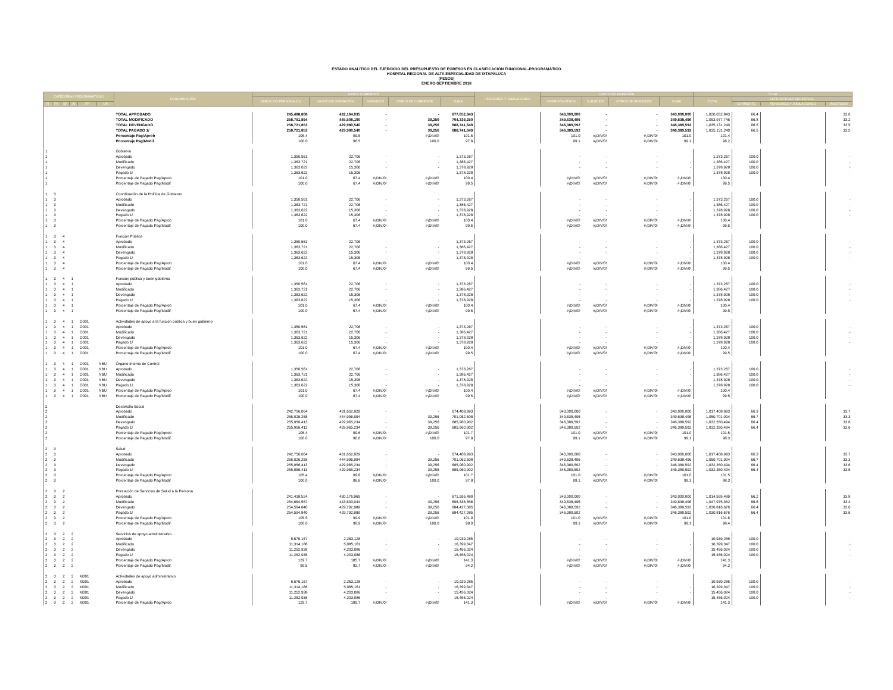ESTADO ANALÍTICO DEL EJERCICIO DEL PRESUPUESTO DE EGRESOS EN CLASIFICACIÓN FUNCIONAL-PROGRAMÁTICO
HOSPITAL REGIONAL DE ALTA ESPECIALIDAD DE IXTAPALUCA
(PESOS)
ENERO-SEPTIEMBRE 2018
| CATEGORÍAS PROGRAMÁTICAS | | | | | | DENOMINACIÓN | GASTO CORRIENTE | | | | | PENSIONES Y JUBILACIONES | GASTO DE INVERSIÓN | | | | TOTAL | | | |
| --- | --- | --- | --- | --- | --- | --- | --- | --- | --- | --- | --- | --- | --- | --- | --- | --- | --- | --- | --- | --- |
| | | | | | | | SERVICIOS PERSONALES | GASTO DE OPERACIÓN | SUBSIDIOS | OTROS DE CORRIENTE | SUMA | | INVERSIÓN FÍSICA | SUBSIDIOS | OTROS DE INVERSIÓN | SUMA | TOTAL | ESTRUCTURA PORCENTUAL | | |
| FI | FN | SF | AI | PP | UR | | | | | | | | | | | | | CORRIENTE | PENSIONES Y JUBILACIONES | INVERSIÓN |
| | | | | | | TOTAL APROBADO | 245,488,808 | 432,164,035 | - | - | 677,652,843 | | 343,000,000 | - | - | 343,000,000 | 1,020,652,843 | 66.4 | | 33.6 |
| | | | | | | TOTAL MODIFICADO | 258,791,894 | 445,508,100 | - | 39,256 | 704,339,250 | | 349,638,496 | - | - | 349,638,496 | 1,053,977,746 | 66.8 | | 33.2 |
| | | | | | | TOTAL DEVENGADO | 258,721,853 | 429,980,540 | - | 39,256 | 688,741,649 | | 346,389,592 | - | - | 346,389,592 | 1,035,131,240 | 66.5 | | 33.5 |
| | | | | | | TOTAL PAGADO 1/ | 258,721,853 | 429,980,540 | - | 39,256 | 688,741,649 | | 346,389,592 | - | - | 346,389,592 | 1,035,131,240 | 66.5 | | 33.5 |
| | | | | | | Porcentaje Pag/Aprob | 105.4 | 99.5 | | #¡DIV/0! | 101.6 | | 101.0 | #¡DIV/0! | #¡DIV/0! | 101.0 | 101.4 | | | |
| | | | | | | Porcentaje Pag/Modif | 100.0 | 96.5 | | 100.0 | 97.8 | | 99.1 | #¡DIV/0! | #¡DIV/0! | 99.1 | 98.2 | | | |
| 1 | | | | | | Gobierno | | | | | | | | | | | | | | |
| 1 | | | | | | Aprobado | 1,350,561 | 22,706 | - | - | 1,373,267 | | - | - | - | - | 1,373,267 | 100.0 | | - |
| 1 | | | | | | Modificado | 1,363,721 | 22,706 | - | - | 1,386,427 | | - | - | - | - | 1,386,427 | 100.0 | | - |
| 1 | | | | | | Devengado | 1,363,622 | 15,306 | - | - | 1,378,928 | | - | - | - | - | 1,378,928 | 100.0 | | - |
| 1 | | | | | | Pagado 1/ | 1,363,622 | 15,306 | - | - | 1,378,928 | | - | - | - | - | 1,378,928 | 100.0 | | - |
| 1 | | | | | | Porcentaje de Pagado Pag/Aprob | 101.0 | 67.4 | #¡DIV/0! | #¡DIV/0! | 100.4 | | #¡DIV/0! | #¡DIV/0! | #¡DIV/0! | #¡DIV/0! | 100.4 | | | |
| 1 | | | | | | Porcentaje de Pagado Pag/Modif | 100.0 | 67.4 | #¡DIV/0! | #¡DIV/0! | 99.5 | | #¡DIV/0! | #¡DIV/0! | #¡DIV/0! | #¡DIV/0! | 99.5 | | | |
| 1 | 3 | | | | | Coordinación de la Política de Gobierno | | | | | | | | | | | | | | |
| 1 | 3 | | | | | Aprobado | 1,350,561 | 22,706 | - | - | 1,373,267 | | - | - | - | - | 1,373,267 | 100.0 | | - |
| 1 | 3 | | | | | Modificado | 1,363,721 | 22,706 | - | - | 1,386,427 | | - | - | - | - | 1,386,427 | 100.0 | | - |
| 1 | 3 | | | | | Devengado | 1,363,622 | 15,306 | - | - | 1,378,928 | | - | - | - | - | 1,378,928 | 100.0 | | - |
| 1 | 3 | | | | | Pagado 1/ | 1,363,622 | 15,306 | - | - | 1,378,928 | | - | - | - | - | 1,378,928 | 100.0 | | - |
| 1 | 3 | | | | | Porcentaje de Pagado Pag/Aprob | 101.0 | 67.4 | #¡DIV/0! | #¡DIV/0! | 100.4 | | #¡DIV/0! | #¡DIV/0! | #¡DIV/0! | #¡DIV/0! | 100.4 | | | |
| 1 | 3 | | | | | Porcentaje de Pagado Pag/Modif | 100.0 | 67.4 | #¡DIV/0! | #¡DIV/0! | 99.5 | | #¡DIV/0! | #¡DIV/0! | #¡DIV/0! | #¡DIV/0! | 99.5 | | | |
| 1 | 3 | 4 | | | | Función Pública | | | | | | | | | | | | | | |
| 1 | 3 | 4 | | | | Aprobado | 1,350,561 | 22,706 | - | - | 1,373,267 | | - | - | - | - | 1,373,267 | 100.0 | | - |
| 1 | 3 | 4 | | | | Modificado | 1,363,721 | 22,706 | - | - | 1,386,427 | | - | - | - | - | 1,386,427 | 100.0 | | - |
| 1 | 3 | 4 | | | | Devengado | 1,363,622 | 15,306 | - | - | 1,378,928 | | - | - | - | - | 1,378,928 | 100.0 | | - |
| 1 | 3 | 4 | | | | Pagado 1/ | 1,363,622 | 15,306 | - | - | 1,378,928 | | - | - | - | - | 1,378,928 | 100.0 | | - |
| 1 | 3 | 4 | | | | Porcentaje de Pagado Pag/Aprob | 101.0 | 67.4 | #¡DIV/0! | #¡DIV/0! | 100.4 | | #¡DIV/0! | #¡DIV/0! | #¡DIV/0! | #¡DIV/0! | 100.4 | | | |
| 1 | 3 | 4 | | | | Porcentaje de Pagado Pag/Modif | 100.0 | 67.4 | #¡DIV/0! | #¡DIV/0! | 99.5 | | #¡DIV/0! | #¡DIV/0! | #¡DIV/0! | #¡DIV/0! | 99.5 | | | |
| 1 | 3 | 4 | 1 | | | Función pública y buen gobierno | | | | | | | | | | | | | | |
| 1 | 3 | 4 | 1 | | | Aprobado | 1,350,561 | 22,706 | - | - | 1,373,267 | | - | - | - | - | 1,373,267 | 100.0 | | - |
| 1 | 3 | 4 | 1 | | | Modificado | 1,363,721 | 22,706 | - | - | 1,386,427 | | - | - | - | - | 1,386,427 | 100.0 | | - |
| 1 | 3 | 4 | 1 | | | Devengado | 1,363,622 | 15,306 | - | - | 1,378,928 | | - | - | - | - | 1,378,928 | 100.0 | | - |
| 1 | 3 | 4 | 1 | | | Pagado 1/ | 1,363,622 | 15,306 | - | - | 1,378,928 | | - | - | - | - | 1,378,928 | 100.0 | | - |
| 1 | 3 | 4 | 1 | | | Porcentaje de Pagado Pag/Aprob | 101.0 | 67.4 | #¡DIV/0! | #¡DIV/0! | 100.4 | | #¡DIV/0! | #¡DIV/0! | #¡DIV/0! | #¡DIV/0! | 100.4 | | | |
| 1 | 3 | 4 | 1 | | | Porcentaje de Pagado Pag/Modif | 100.0 | 67.4 | #¡DIV/0! | #¡DIV/0! | 99.5 | | #¡DIV/0! | #¡DIV/0! | #¡DIV/0! | #¡DIV/0! | 99.5 | | | |
| 1 | 3 | 4 | 1 | O001 | | Actividades de apoyo a la función pública y buen gobierno | | | | | | | | | | | | | | |
| 1 | 3 | 4 | 1 | O001 | | Aprobado | 1,350,561 | 22,706 | - | - | 1,373,267 | | - | - | - | - | 1,373,267 | 100.0 | | - |
| 1 | 3 | 4 | 1 | O001 | | Modificado | 1,363,721 | 22,706 | - | - | 1,386,427 | | - | - | - | - | 1,386,427 | 100.0 | | - |
| 1 | 3 | 4 | 1 | O001 | | Devengado | 1,363,622 | 15,306 | - | - | 1,378,928 | | - | - | - | - | 1,378,928 | 100.0 | | - |
| 1 | 3 | 4 | 1 | O001 | | Pagado 1/ | 1,363,622 | 15,306 | - | - | 1,378,928 | | - | - | - | - | 1,378,928 | 100.0 | | - |
| 1 | 3 | 4 | 1 | O001 | | Porcentaje de Pagado Pag/Aprob | 101.0 | 67.4 | #¡DIV/0! | #¡DIV/0! | 100.4 | | #¡DIV/0! | #¡DIV/0! | #¡DIV/0! | #¡DIV/0! | 100.4 | | | |
| 1 | 3 | 4 | 1 | O001 | | Porcentaje de Pagado Pag/Modif | 100.0 | 67.4 | #¡DIV/0! | #¡DIV/0! | 99.5 | | #¡DIV/0! | #¡DIV/0! | #¡DIV/0! | #¡DIV/0! | 99.5 | | | |
| 1 | 3 | 4 | 1 | O001 | NBU | Órgano Interno de Control | | | | | | | | | | | | | | |
| 1 | 3 | 4 | 1 | O001 | NBU | Aprobado | 1,350,561 | 22,706 | - | - | 1,373,267 | | - | - | - | - | 1,373,267 | 100.0 | | - |
| 1 | 3 | 4 | 1 | O001 | NBU | Modificado | 1,363,721 | 22,706 | - | - | 1,386,427 | | - | - | - | - | 1,386,427 | 100.0 | | - |
| 1 | 3 | 4 | 1 | O001 | NBU | Devengado | 1,363,622 | 15,306 | - | - | 1,378,928 | | - | - | - | - | 1,378,928 | 100.0 | | - |
| 1 | 3 | 4 | 1 | O001 | NBU | Pagado 1/ | 1,363,622 | 15,306 | - | - | 1,378,928 | | - | - | - | - | 1,378,928 | 100.0 | | - |
| 1 | 3 | 4 | 1 | O001 | NBU | Porcentaje de Pagado Pag/Aprob | 101.0 | 67.4 | #¡DIV/0! | #¡DIV/0! | 100.4 | | #¡DIV/0! | #¡DIV/0! | #¡DIV/0! | #¡DIV/0! | 100.4 | | | |
| 1 | 3 | 4 | 1 | O001 | NBU | Porcentaje de Pagado Pag/Modif | 100.0 | 67.4 | #¡DIV/0! | #¡DIV/0! | 99.5 | | #¡DIV/0! | #¡DIV/0! | #¡DIV/0! | #¡DIV/0! | 99.5 | | | |
| 2 | | | | | | Desarrollo Social | | | | | | | | | | | | | | |
| 2 | | | | | | Aprobado | 242,756,064 | 431,652,929 | - | - | 674,408,993 | | 343,000,000 | - | - | 343,000,000 | 1,017,408,993 | 66.3 | | 33.7 |
| 2 | | | | | | Modificado | 256,026,258 | 444,996,994 | - | 39,256 | 701,062,508 | | 349,638,496 | - | - | 349,638,496 | 1,050,701,004 | 66.7 | | 33.3 |
| 2 | | | | | | Devengado | 255,956,413 | 429,965,234 | - | 39,256 | 685,960,902 | | 346,389,592 | - | - | 346,389,592 | 1,032,350,494 | 66.4 | | 33.6 |
| 2 | | | | | | Pagado 1/ | 255,956,413 | 429,965,234 | - | 39,256 | 685,960,902 | | 346,389,592 | - | - | 346,389,592 | 1,032,350,494 | 66.4 | | 33.6 |
| 2 | | | | | | Porcentaje de Pagado Pag/Aprob | 105.4 | 99.6 | #¡DIV/0! | #¡DIV/0! | 101.7 | | 101.0 | #¡DIV/0! | #¡DIV/0! | 101.0 | 101.5 | | | |
| 2 | | | | | | Porcentaje de Pagado Pag/Modif | 100.0 | 96.6 | #¡DIV/0! | 100.0 | 97.8 | | 99.1 | #¡DIV/0! | #¡DIV/0! | 99.1 | 98.3 | | | |
| 2 | 3 | | | | | Salud | | | | | | | | | | | | | | |
| 2 | 3 | | | | | Aprobado | 242,756,064 | 431,652,929 | - | - | 674,408,993 | | 343,000,000 | - | - | 343,000,000 | 1,017,408,993 | 66.3 | | 33.7 |
| 2 | 3 | | | | | Modificado | 256,026,258 | 444,996,994 | - | 39,256 | 701,062,508 | | 349,638,496 | - | - | 349,638,496 | 1,050,701,004 | 66.7 | | 33.3 |
| 2 | 3 | | | | | Devengado | 255,956,413 | 429,965,234 | - | 39,256 | 685,960,902 | | 346,389,592 | - | - | 346,389,592 | 1,032,350,494 | 66.4 | | 33.6 |
| 2 | 3 | | | | | Pagado 1/ | 255,956,413 | 429,965,234 | - | 39,256 | 685,960,902 | | 346,389,592 | - | - | 346,389,592 | 1,032,350,494 | 66.4 | | 33.6 |
| 2 | 3 | | | | | Porcentaje de Pagado Pag/Aprob | 105.4 | 99.6 | #¡DIV/0! | #¡DIV/0! | 101.7 | | 101.0 | #¡DIV/0! | #¡DIV/0! | 101.0 | 101.5 | | | |
| 2 | 3 | | | | | Porcentaje de Pagado Pag/Modif | 100.0 | 96.6 | #¡DIV/0! | 100.0 | 97.8 | | 99.1 | #¡DIV/0! | #¡DIV/0! | 99.1 | 98.3 | | | |
| 2 | 3 | 2 | | | | Prestación de Servicios de Salud a la Persona | | | | | | | | | | | | | | |
| 2 | 3 | 2 | | | | Aprobado | 241,418,524 | 430,176,965 | - | - | 671,595,489 | | 343,000,000 | - | - | 343,000,000 | 1,014,595,489 | 66.2 | | 33.8 |
| 2 | 3 | 2 | | | | Modificado | 254,664,557 | 443,633,044 | - | 39,256 | 698,336,856 | | 349,638,496 | - | - | 349,638,496 | 1,047,975,352 | 66.6 | | 33.4 |
| 2 | 3 | 2 | | | | Devengado | 254,594,840 | 429,792,989 | - | 39,256 | 684,427,085 | | 346,389,592 | - | - | 346,389,592 | 1,030,816,676 | 66.4 | | 33.6 |
| 2 | 3 | 2 | | | | Pagado 1/ | 254,594,840 | 429,792,989 | - | 39,256 | 684,427,085 | | 346,389,592 | - | - | 346,389,592 | 1,030,816,676 | 66.4 | | 33.6 |
| 2 | 3 | 2 | | | | Porcentaje de Pagado Pag/Aprob | 105.5 | 99.9 | #¡DIV/0! | #¡DIV/0! | 101.9 | | 101.0 | #¡DIV/0! | #¡DIV/0! | 101.0 | 101.6 | | | |
| 2 | 3 | 2 | | | | Porcentaje de Pagado Pag/Modif | 100.0 | 96.9 | #¡DIV/0! | 100.0 | 98.0 | | 99.1 | #¡DIV/0! | #¡DIV/0! | 99.1 | 98.4 | | | |
| 2 | 3 | 2 | 2 | | | Servicios de apoyo administrativo | | | | | | | | | | | | | | |
| 2 | 3 | 2 | 2 | | | Aprobado | 8,676,157 | 2,263,128 | - | - | 10,939,285 | | - | - | - | - | 10,939,285 | 100.0 | | - |
| 2 | 3 | 2 | 2 | | | Modificado | 11,314,186 | 5,085,161 | - | - | 16,399,347 | | - | - | - | - | 16,399,347 | 100.0 | | - |
| 2 | 3 | 2 | 2 | | | Devengado | 11,252,938 | 4,203,086 | - | - | 15,456,024 | | - | - | - | - | 15,456,024 | 100.0 | | - |
| 2 | 3 | 2 | 2 | | | Pagado 1/ | 11,252,938 | 4,203,086 | - | - | 15,456,024 | | - | - | - | - | 15,456,024 | 100.0 | | - |
| 2 | 3 | 2 | 2 | | | Porcentaje de Pagado Pag/Aprob | 129.7 | 185.7 | #¡DIV/0! | #¡DIV/0! | 141.3 | | #¡DIV/0! | #¡DIV/0! | #¡DIV/0! | #¡DIV/0! | 141.3 | | | |
| 2 | 3 | 2 | 2 | | | Porcentaje de Pagado Pag/Modif | 99.5 | 82.7 | #¡DIV/0! | #¡DIV/0! | 94.2 | | #¡DIV/0! | #¡DIV/0! | #¡DIV/0! | #¡DIV/0! | 94.2 | | | |
| 2 | 3 | 2 | 2 | M001 | | Actividades de apoyo administrativo | | | | | | | | | | | | | | |
| 2 | 3 | 2 | 2 | M001 | | Aprobado | 8,676,157 | 2,263,128 | - | - | 10,939,285 | | - | - | - | - | 10,939,285 | 100.0 | | - |
| 2 | 3 | 2 | 2 | M001 | | Modificado | 11,314,186 | 5,085,161 | - | - | 16,399,347 | | - | - | - | - | 16,399,347 | 100.0 | | - |
| 2 | 3 | 2 | 2 | M001 | | Devengado | 11,252,938 | 4,203,086 | - | - | 15,456,024 | | - | - | - | - | 15,456,024 | 100.0 | | - |
| 2 | 3 | 2 | 2 | M001 | | Pagado 1/ | 11,252,938 | 4,203,086 | - | - | 15,456,024 | | - | - | - | - | 15,456,024 | 100.0 | | - |
| 2 | 3 | 2 | 2 | M001 | | Porcentaje de Pagado Pag/Aprob | 129.7 | 185.7 | #¡DIV/0! | #¡DIV/0! | 141.3 | | #¡DIV/0! | #¡DIV/0! | #¡DIV/0! | #¡DIV/0! | 141.3 | | | |